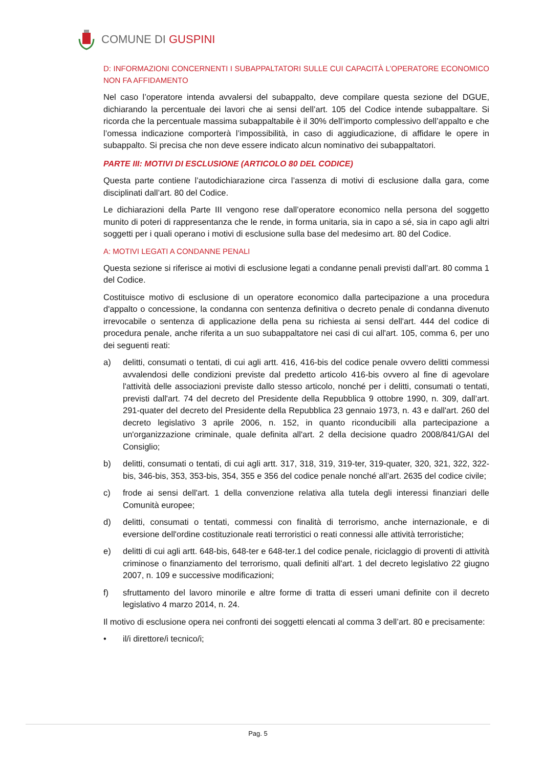COMUNE DI GUSPINI
D: INFORMAZIONI CONCERNENTI I SUBAPPALTATORI SULLE CUI CAPACITÀ L’OPERATORE ECONOMICO NON FA AFFIDAMENTO
Nel caso l’operatore intenda avvalersi del subappalto, deve compilare questa sezione del DGUE, dichiarando la percentuale dei lavori che ai sensi dell’art. 105 del Codice intende subappaltare. Si ricorda che la percentuale massima subappaltabile è il 30% dell’importo complessivo dell’appalto e che l’omessa indicazione comporterà l’impossibilità, in caso di aggiudicazione, di affidare le opere in subappalto. Si precisa che non deve essere indicato alcun nominativo dei subappaltatori.
PARTE III: MOTIVI DI ESCLUSIONE (ARTICOLO 80 DEL CODICE)
Questa parte contiene l’autodichiarazione circa l’assenza di motivi di esclusione dalla gara, come disciplinati dall’art. 80 del Codice.
Le dichiarazioni della Parte III vengono rese dall’operatore economico nella persona del soggetto munito di poteri di rappresentanza che le rende, in forma unitaria, sia in capo a sé, sia in capo agli altri soggetti per i quali operano i motivi di esclusione sulla base del medesimo art. 80 del Codice.
A: MOTIVI LEGATI A CONDANNE PENALI
Questa sezione si riferisce ai motivi di esclusione legati a condanne penali previsti dall’art. 80 comma 1 del Codice.
Costituisce motivo di esclusione di un operatore economico dalla partecipazione a una procedura d'appalto o concessione, la condanna con sentenza definitiva o decreto penale di condanna divenuto irrevocabile o sentenza di applicazione della pena su richiesta ai sensi dell'art. 444 del codice di procedura penale, anche riferita a un suo subappaltatore nei casi di cui all'art. 105, comma 6, per uno dei seguenti reati:
a) delitti, consumati o tentati, di cui agli artt. 416, 416-bis del codice penale ovvero delitti commessi avvalendosi delle condizioni previste dal predetto articolo 416-bis ovvero al fine di agevolare l'attività delle associazioni previste dallo stesso articolo, nonché per i delitti, consumati o tentati, previsti dall'art. 74 del decreto del Presidente della Repubblica 9 ottobre 1990, n. 309, dall’art. 291-quater del decreto del Presidente della Repubblica 23 gennaio 1973, n. 43 e dall'art. 260 del decreto legislativo 3 aprile 2006, n. 152, in quanto riconducibili alla partecipazione a un'organizzazione criminale, quale definita all'art. 2 della decisione quadro 2008/841/GAI del Consiglio;
b) delitti, consumati o tentati, di cui agli artt. 317, 318, 319, 319-ter, 319-quater, 320, 321, 322, 322-bis, 346-bis, 353, 353-bis, 354, 355 e 356 del codice penale nonché all’art. 2635 del codice civile;
c) frode ai sensi dell'art. 1 della convenzione relativa alla tutela degli interessi finanziari delle Comunità europee;
d) delitti, consumati o tentati, commessi con finalità di terrorismo, anche internazionale, e di eversione dell'ordine costituzionale reati terroristici o reati connessi alle attività terroristiche;
e) delitti di cui agli artt. 648-bis, 648-ter e 648-ter.1 del codice penale, riciclaggio di proventi di attività criminose o finanziamento del terrorismo, quali definiti all'art. 1 del decreto legislativo 22 giugno 2007, n. 109 e successive modificazioni;
f) sfruttamento del lavoro minorile e altre forme di tratta di esseri umani definite con il decreto legislativo 4 marzo 2014, n. 24.
Il motivo di esclusione opera nei confronti dei soggetti elencati al comma 3 dell’art. 80 e precisamente:
• il/i direttore/i tecnico/i;
Pag. 5